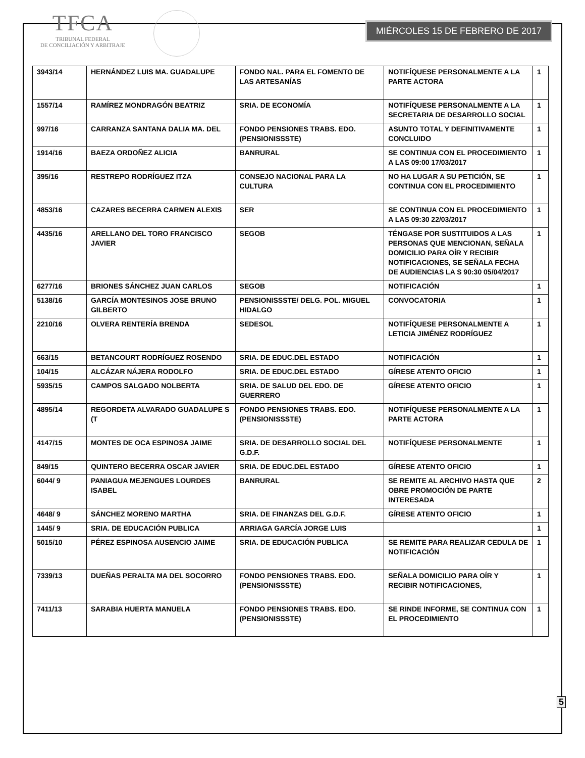TFCA
TRIBUNAL FEDERAL
DE CONCILIACIÓN Y ARBITRAJE
MIÉRCOLES 15 DE FEBRERO DE 2017
| 3943/14 | HERNÁNDEZ LUIS MA. GUADALUPE | FONDO NAL. PARA EL FOMENTO DE LAS ARTESANÍAS | NOTIFÍQUESE PERSONALMENTE A LA PARTE ACTORA | 1 |
| 1557/14 | RAMÍREZ MONDRAGÓN BEATRIZ | SRIA. DE ECONOMÍA | NOTIFÍQUESE PERSONALMENTE A LA SECRETARIA DE DESARROLLO SOCIAL | 1 |
| 997/16 | CARRANZA SANTANA DALIA MA. DEL | FONDO PENSIONES TRABS. EDO. (PENSIONISSSTE) | ASUNTO TOTAL Y DEFINITIVAMENTE CONCLUIDO | 1 |
| 1914/16 | BAEZA ORDOÑEZ ALICIA | BANRURAL | SE CONTINUA CON EL PROCEDIMIENTO A LAS 09:00 17/03/2017 | 1 |
| 395/16 | RESTREPO RODRÍGUEZ ITZA | CONSEJO NACIONAL PARA LA CULTURA | NO HA LUGAR A SU PETICIÓN, SE CONTINUA CON EL PROCEDIMIENTO | 1 |
| 4853/16 | CAZARES BECERRA CARMEN ALEXIS | SER | SE CONTINUA CON EL PROCEDIMIENTO A LAS 09:30 22/03/2017 | 1 |
| 4435/16 | ARELLANO DEL TORO FRANCISCO JAVIER | SEGOB | TÉNGASE POR SUSTITUIDOS A LAS PERSONAS QUE MENCIONAN, SEÑALA DOMICILIO PARA OÍR Y RECIBIR NOTIFICACIONES, SE SEÑALA FECHA DE AUDIENCIAS LA S 90:30 05/04/2017 | 1 |
| 6277/16 | BRIONES SÁNCHEZ JUAN CARLOS | SEGOB | NOTIFICACIÓN | 1 |
| 5138/16 | GARCÍA MONTESINOS JOSE BRUNO GILBERTO | PENSIONISSSTE/ DELG. POL. MIGUEL HIDALGO | CONVOCATORIA | 1 |
| 2210/16 | OLVERA RENTERÍA BRENDA | SEDESOL | NOTIFÍQUESE PERSONALMENTE A LETICIA JIMÉNEZ RODRÍGUEZ | 1 |
| 663/15 | BETANCOURT RODRÍGUEZ ROSENDO | SRIA. DE EDUC.DEL ESTADO | NOTIFICACIÓN | 1 |
| 104/15 | ALCÁZAR NÁJERA RODOLFO | SRIA. DE EDUC.DEL ESTADO | GÍRESE ATENTO OFICIO | 1 |
| 5935/15 | CAMPOS SALGADO NOLBERTA | SRIA. DE SALUD DEL EDO. DE GUERRERO | GÍRESE ATENTO OFICIO | 1 |
| 4895/14 | REGORDETA ALVARADO GUADALUPE S (T | FONDO PENSIONES TRABS. EDO. (PENSIONISSSTE) | NOTIFÍQUESE PERSONALMENTE A LA PARTE ACTORA | 1 |
| 4147/15 | MONTES DE OCA ESPINOSA JAIME | SRIA. DE DESARROLLO SOCIAL DEL G.D.F. | NOTIFÍQUESE PERSONALMENTE | 1 |
| 849/15 | QUINTERO BECERRA OSCAR JAVIER | SRIA. DE EDUC.DEL ESTADO | GÍRESE ATENTO OFICIO | 1 |
| 6044/ 9 | PANIAGUA MEJENGUES LOURDES ISABEL | BANRURAL | SE REMITE AL ARCHIVO HASTA QUE OBRE PROMOCIÓN DE PARTE INTERESADA | 2 |
| 4648/ 9 | SÁNCHEZ MORENO MARTHA | SRIA. DE FINANZAS DEL G.D.F. | GÍRESE ATENTO OFICIO | 1 |
| 1445/ 9 | SRIA. DE EDUCACIÓN PUBLICA | ARRIAGA GARCÍA JORGE LUIS | | 1 |
| 5015/10 | PÉREZ ESPINOSA AUSENCIO JAIME | SRIA. DE EDUCACIÓN PUBLICA | SE REMITE PARA REALIZAR CEDULA DE NOTIFICACIÓN | 1 |
| 7339/13 | DUEÑAS PERALTA MA DEL SOCORRO | FONDO PENSIONES TRABS. EDO. (PENSIONISSSTE) | SEÑALA DOMICILIO PARA OÍR Y RECIBIR NOTIFICACIONES, | 1 |
| 7411/13 | SARABIA HUERTA MANUELA | FONDO PENSIONES TRABS. EDO. (PENSIONISSSTE) | SE RINDE INFORME, SE CONTINUA CON EL PROCEDIMIENTO | 1 |
5